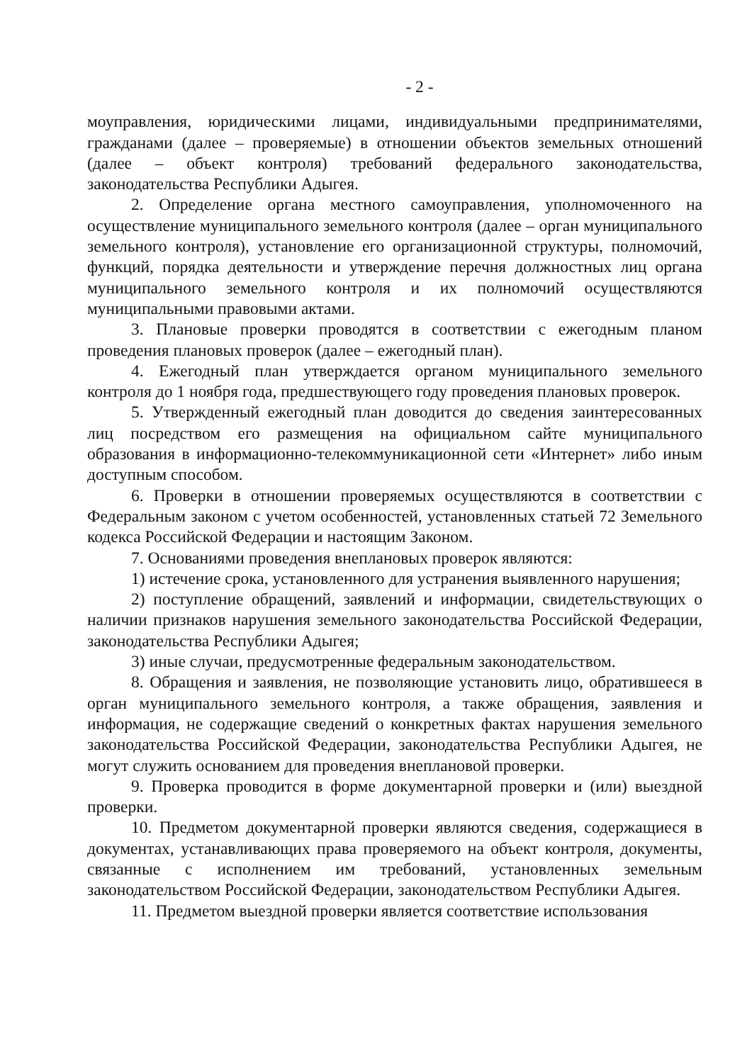- 2 -
моуправления, юридическими лицами, индивидуальными предпринимателями, гражданами (далее – проверяемые) в отношении объектов земельных отношений (далее – объект контроля) требований федерального законодательства, законодательства Республики Адыгея.
2. Определение органа местного самоуправления, уполномоченного на осуществление муниципального земельного контроля (далее – орган муниципального земельного контроля), установление его организационной структуры, полномочий, функций, порядка деятельности и утверждение перечня должностных лиц органа муниципального земельного контроля и их полномочий осуществляются муниципальными правовыми актами.
3. Плановые проверки проводятся в соответствии с ежегодным планом проведения плановых проверок (далее – ежегодный план).
4. Ежегодный план утверждается органом муниципального земельного контроля до 1 ноября года, предшествующего году проведения плановых проверок.
5. Утвержденный ежегодный план доводится до сведения заинтересованных лиц посредством его размещения на официальном сайте муниципального образования в информационно-телекоммуникационной сети «Интернет» либо иным доступным способом.
6. Проверки в отношении проверяемых осуществляются в соответствии с Федеральным законом с учетом особенностей, установленных статьей 72 Земельного кодекса Российской Федерации и настоящим Законом.
7. Основаниями проведения внеплановых проверок являются:
1) истечение срока, установленного для устранения выявленного нарушения;
2) поступление обращений, заявлений и информации, свидетельствующих о наличии признаков нарушения земельного законодательства Российской Федерации, законодательства Республики Адыгея;
3) иные случаи, предусмотренные федеральным законодательством.
8. Обращения и заявления, не позволяющие установить лицо, обратившееся в орган муниципального земельного контроля, а также обращения, заявления и информация, не содержащие сведений о конкретных фактах нарушения земельного законодательства Российской Федерации, законодательства Республики Адыгея, не могут служить основанием для проведения внеплановой проверки.
9. Проверка проводится в форме документарной проверки и (или) выездной проверки.
10. Предметом документарной проверки являются сведения, содержащиеся в документах, устанавливающих права проверяемого на объект контроля, документы, связанные с исполнением им требований, установленных земельным законодательством Российской Федерации, законодательством Республики Адыгея.
11. Предметом выездной проверки является соответствие использования